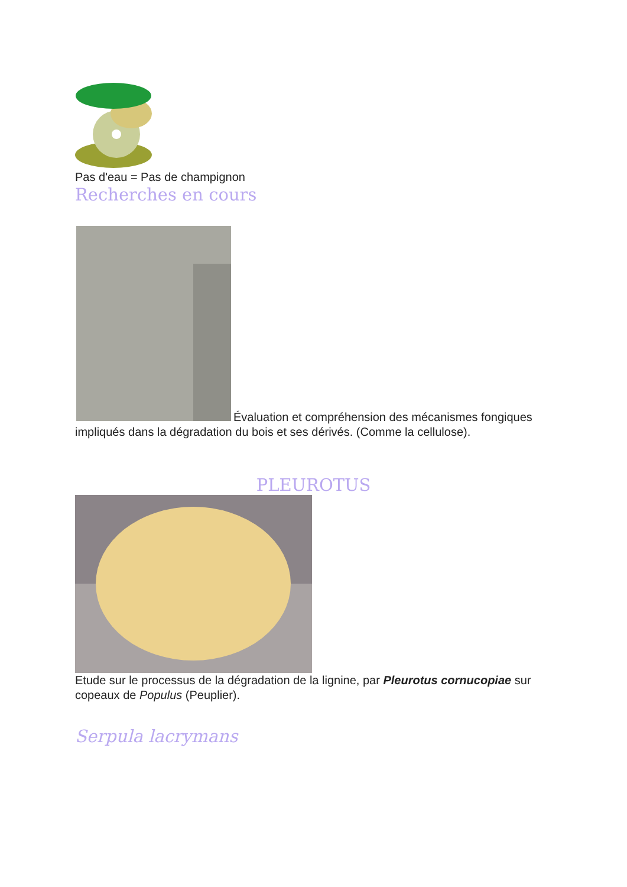Pas d'eau = Pas de champignon
Recherches en cours
Évaluation et compréhension des mécanismes fongiques impliqués dans la dégradation du bois et ses dérivés. (Comme la cellulose).
PLEUROTUS
Etude sur le processus de la dégradation de la lignine, par Pleurotus cornucopiae sur copeaux de Populus (Peuplier).
Serpula lacrymans